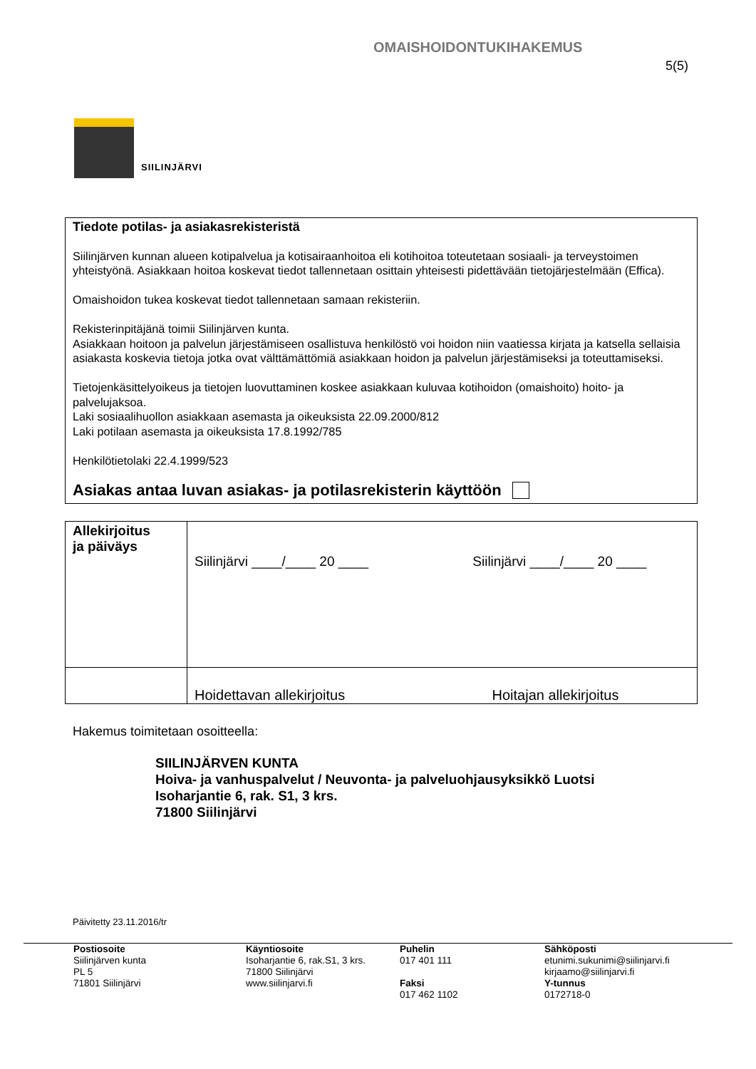SIILINJÄRVI
OMAISHOIDONTUKIHAKEMUS
5(5)
Tiedote potilas- ja asiakasrekisteristä
Siilinjärven kunnan alueen kotipalvelua ja kotisairaanhoitoa eli kotihoitoa toteutetaan sosiaali- ja terveystoimen yhteistyönä. Asiakkaan hoitoa koskevat tiedot tallennetaan osittain yhteisesti pidettävään tietojärjestelmään (Effica).
Omaishoidon tukea koskevat tiedot tallennetaan samaan rekisteriin.
Rekisterinpitäjänä toimii Siilinjärven kunta.
Asiakkaan hoitoon ja palvelun järjestämiseen osallistuva henkilöstö voi hoidon niin vaatiessa kirjata ja katsella sellaisia asiakasta koskevia tietoja jotka ovat välttämättömiä asiakkaan hoidon ja palvelun järjestämiseksi ja toteuttamiseksi.
Tietojenkäsittelyoikeus ja tietojen luovuttaminen koskee asiakkaan kuluvaa kotihoidon (omaishoito) hoito- ja palvelujaksoa.
Laki sosiaalihuollon asiakkaan asemasta ja oikeuksista 22.09.2000/812
Laki potilaan asemasta ja oikeuksista 17.8.1992/785
Henkilötietolaki 22.4.1999/523
Asiakas antaa luvan asiakas- ja potilasrekisterin käyttöön
| Allekirjoitus ja päiväys | Siilinjärvi ____/____ 20 ____ Siilinjärvi ____/____ 20 ____ |
| | Hoidettavan allekirjoitus Hoitajan allekirjoitus |
Hakemus toimitetaan osoitteella:
SIILINJÄRVEN KUNTA
Hoiva- ja vanhuspalvelut / Neuvonta- ja palveluohjausyksikkö Luotsi
Isoharjantie 6, rak. S1, 3 krs.
71800 Siilinjärvi
Päivitetty 23.11.2016/tr
Postiosoite
Siilinjärven kunta
PL 5
71801 Siilinjärvi
Käyntiosoite
Isoharjantie 6, rak.S1, 3 krs.
71800 Siilinjärvi
www.siilinjarvi.fi
Puhelin
017 401 111
Faksi
017 462 1102
Sähköposti
etunimi.sukunimi@siilinjarvi.fi
kirjaamo@siilinjarvi.fi
Y-tunnus
0172718-0